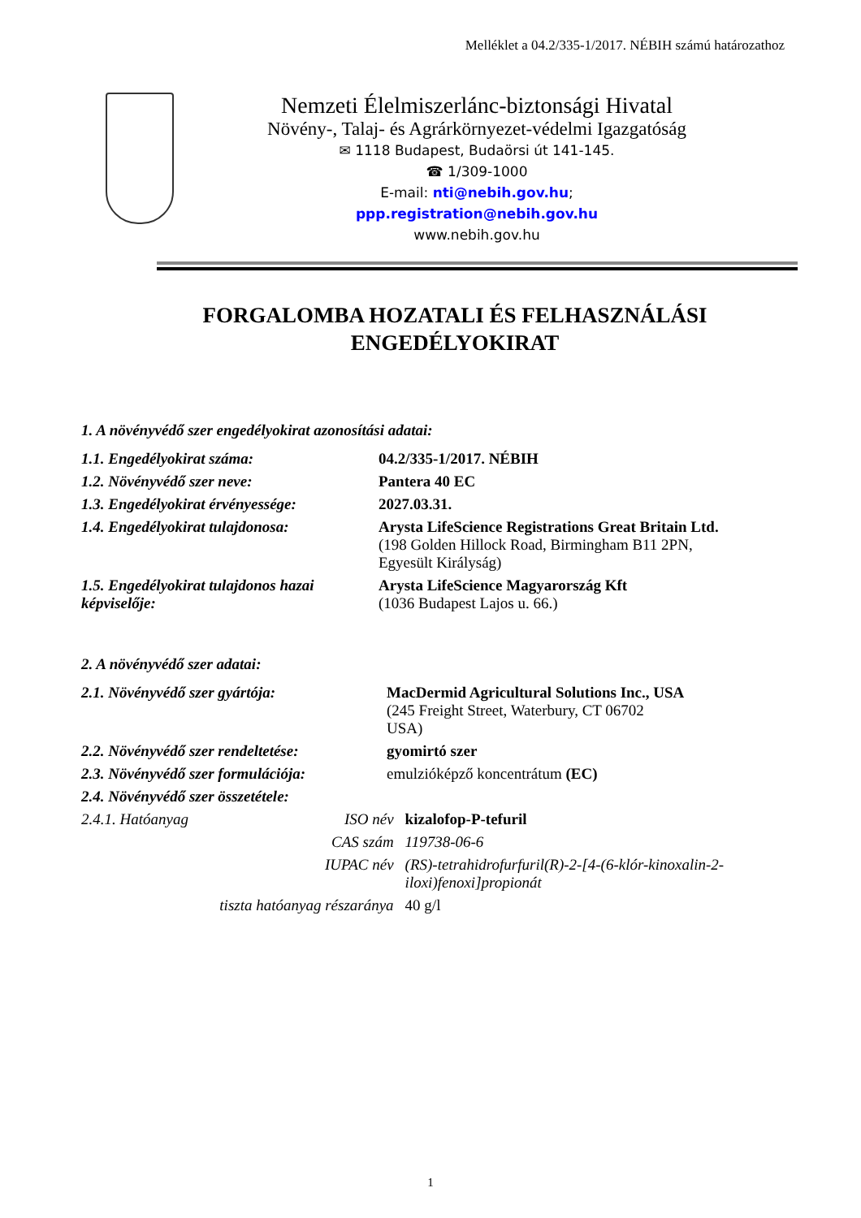Melléklet a 04.2/335-1/2017. NÉBIH számú határozathoz
Nemzeti Élelmiszerlánc-biztonsági Hivatal
Növény-, Talaj- és Agrárkörnyezet-védelmi Igazgatóság
✉ 1118 Budapest, Budaörsi út 141-145.
☎ 1/309-1000
E-mail: nti@nebih.gov.hu;
ppp.registration@nebih.gov.hu
www.nebih.gov.hu
FORGALOMBA HOZATALI ÉS FELHASZNÁLÁSI
ENGEDÉLYOKIRAT
1. A növényvédő szer engedélyokirat azonosítási adatai:
| 1.1. Engedélyokirat száma: | 04.2/335-1/2017. NÉBIH |
| 1.2. Növényvédő szer neve: | Pantera 40 EC |
| 1.3. Engedélyokirat érvényessége: | 2027.03.31. |
| 1.4. Engedélyokirat tulajdonosa: | Arysta LifeScience Registrations Great Britain Ltd. (198 Golden Hillock Road, Birmingham B11 2PN, Egyesült Királyság) |
| 1.5. Engedélyokirat tulajdonos hazai képviselője: | Arysta LifeScience Magyarország Kft (1036 Budapest Lajos u. 66.) |
2. A növényvédő szer adatai:
| 2.1. Növényvédő szer gyártója: | MacDermid Agricultural Solutions Inc., USA (245 Freight Street, Waterbury, CT 06702 USA) |
| 2.2. Növényvédő szer rendeltetése: | gyomirtó szer |
| 2.3. Növényvédő szer formulációja: | emulzióképző koncentrátum (EC) |
| 2.4. Növényvédő szer összetétele: | |
| 2.4.1. Hatóanyag | ISO név | kizalofop-P-tefuril |
| | CAS szám | 119738-06-6 |
| | IUPAC név | (RS)-tetrahidrofurfuril(R)-2-[4-(6-klór-kinoxalin-2- iloxi)fenoxi]propionát |
| tiszta hatóanyag részaránya | | 40 g/l |
1